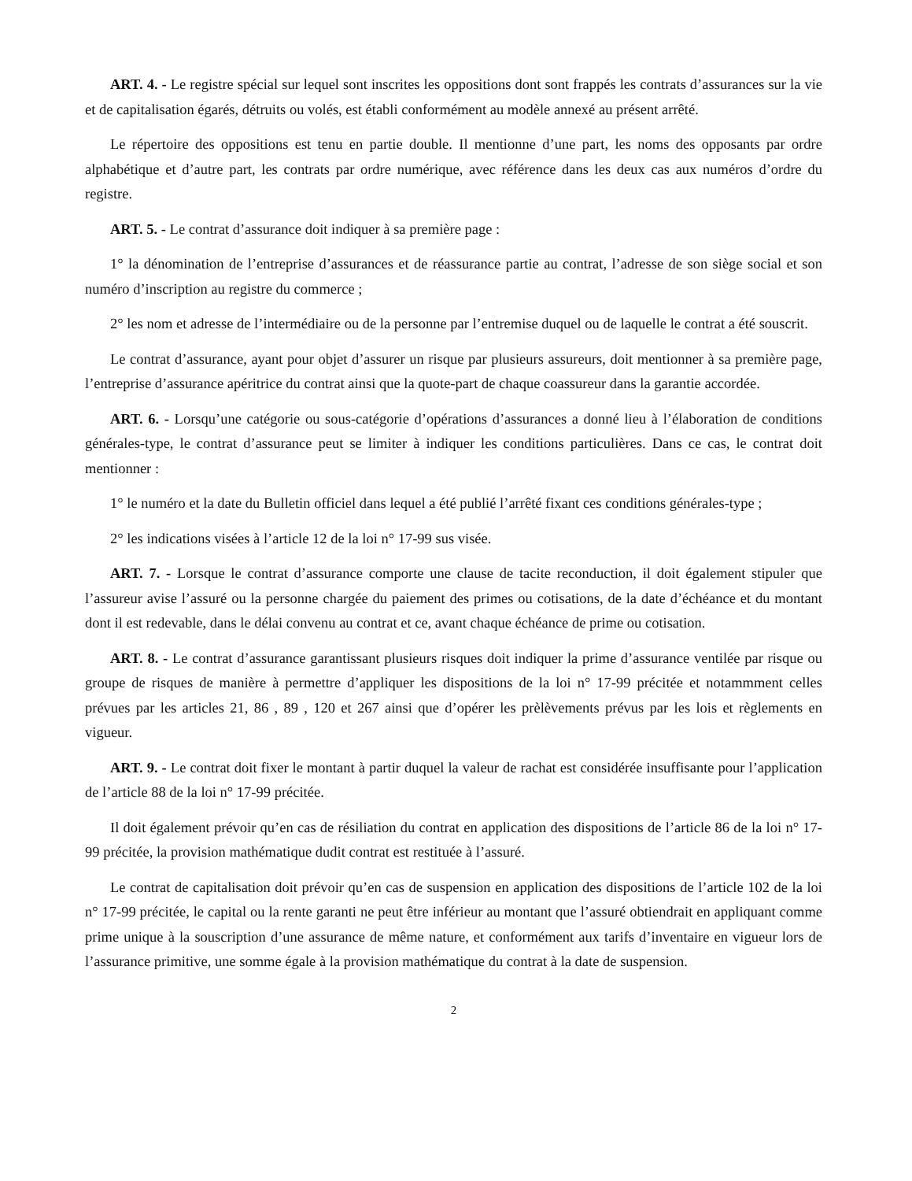ART. 4. - Le registre spécial sur lequel sont inscrites les oppositions dont sont frappés les contrats d’assurances sur la vie et de capitalisation égarés, détruits ou volés, est établi conformément au modèle annexé au présent arrêté.
Le répertoire des oppositions est tenu en partie double. Il mentionne d’une part, les noms des opposants par ordre alphabétique et d’autre part, les contrats par ordre numérique, avec référence dans les deux cas aux numéros d’ordre du registre.
ART. 5. - Le contrat d’assurance doit indiquer à sa première page :
1° la dénomination de l’entreprise d’assurances et de réassurance partie au contrat, l’adresse de son siège social et son numéro d’inscription au registre du commerce ;
2° les nom et adresse de l’intermédiaire ou de la personne par l’entremise duquel ou de laquelle le contrat a été souscrit.
Le contrat d’assurance, ayant pour objet d’assurer un risque par plusieurs assureurs, doit mentionner à sa première page, l’entreprise d’assurance apéritrice du contrat ainsi que la quote-part de chaque coassureur dans la garantie accordée.
ART. 6. - Lorsqu’une catégorie ou sous-catégorie d’opérations d’assurances a donné lieu à l’élaboration de conditions générales-type, le contrat d’assurance peut se limiter à indiquer les conditions particulières. Dans ce cas, le contrat doit mentionner :
1° le numéro et la date du Bulletin officiel dans lequel a été publié l’arrêté fixant ces conditions générales-type ;
2° les indications visées à l’article 12 de la loi n° 17-99 sus visée.
ART. 7. - Lorsque le contrat d’assurance comporte une clause de tacite reconduction, il doit également stipuler que l’assureur avise l’assuré ou la personne chargée du paiement des primes ou cotisations, de la date d’échéance et du montant dont il est redevable, dans le délai convenu au contrat et ce, avant chaque échéance de prime ou cotisation.
ART. 8. - Le contrat d’assurance garantissant plusieurs risques doit indiquer la prime d’assurance ventilée par risque ou groupe de risques de manière à permettre d’appliquer les dispositions de la loi n° 17-99 précitée et notammment celles prévues par les articles 21, 86 , 89 , 120 et 267 ainsi que d’opérer les prèlèvements prévus par les lois et règlements en vigueur.
ART. 9. - Le contrat doit fixer le montant à partir duquel la valeur de rachat est considérée insuffisante pour l’application de l’article 88 de la loi n° 17-99 précitée.
Il doit également prévoir qu’en cas de résiliation du contrat en application des dispositions de l’article 86 de la loi n° 17-99 précitée, la provision mathématique dudit contrat est restituée à l’assuré.
Le contrat de capitalisation doit prévoir qu’en cas de suspension en application des dispositions de l’article 102 de la loi n° 17-99 précitée, le capital ou la rente garanti ne peut être inférieur au montant que l’assuré obtiendrait en appliquant comme prime unique à la souscription d’une assurance de même nature, et conformément aux tarifs d’inventaire en vigueur lors de l’assurance primitive, une somme égale à la provision mathématique du contrat à la date de suspension.
2